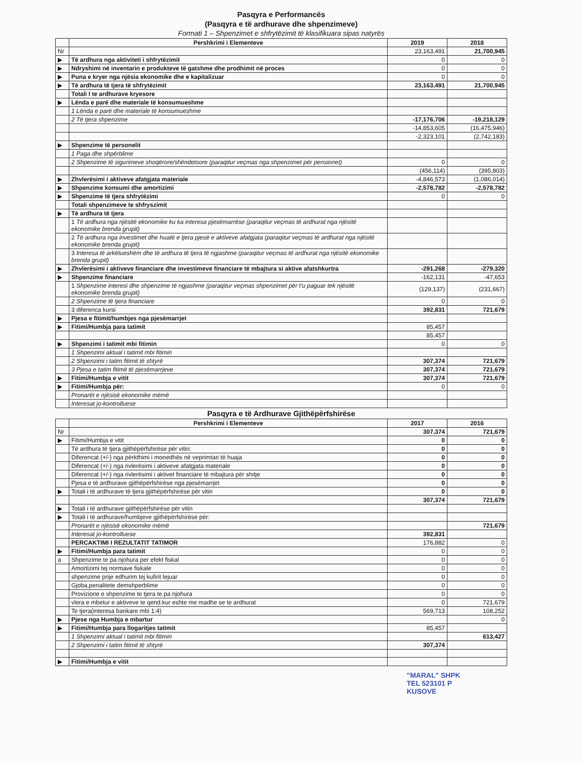Pasqyra e Performancës
(Pasqyra e të ardhurave dhe shpenzimeve)
Formati 1 – Shpenzimet e shfrytëzimit të klasifikuara sipas natyrës
| | Pershkrimi i Elementeve | 2019 | 2018 |
| --- | --- | --- | --- |
| Nr | | 23,163,491 | 21,700,945 |
| ▶ | Të ardhura nga aktiviteti i shfrytëzimit | 0 | 0 |
| ▶ | Ndryshimi në inventarin e produkteve të gatshme dhe prodhimit në proces | 0 | 0 |
| ▶ | Puna e kryer nga njësia ekonomike dhe e kapitalizuar | 0 | 0 |
| ▶ | Të ardhura të tjera të shfrytëzimit | 23,163,491 | 21,700,945 |
| | Totali I te ardhurave kryesore | | |
| ▶ | Lënda e parë dhe materiale të konsumueshme | | |
| | 1 Lënda e parë dhe materiale të konsumueshme | | |
| | 2 Të tjera shpenzime | -17,176,706 | -19,218,129 |
| | | -14,853,605 | (16,475,946) |
| | | -2,323,101 | (2,742,183) |
| ▶ | Shpenzime të personelit | | |
| | 1 Paga dhe shpërblime | | |
| | 2 Shpenzime të sigurimeve shoqërore/shëndetsore (paraqitur veçmas nga shpenzimet për pensionet) | 0 | 0 |
| | | (456,114) | (395,803) |
| ▶ | Zhvlerësimi i aktiveve afatgjata materiale | -4,846,573 | (1,086,014) |
| ▶ | Shpenzime konsumi dhe amortizimi | -2,578,782 | -2,578,782 |
| ▶ | Shpenzime të tjera shfrytëzimi | 0 | 0 |
| | Totali shpenzimeve te shfryszimit | | |
| ▶ | Të ardhura të tjera | | |
| | 1 Të ardhura nga njësitë ekonomike ku ka interesa pjesëmarrëse (paraqitur veçmas të ardhurat nga njësitë ekonomike brenda grupit) | | |
| | 2 Të ardhura nga investimet dhe huatë e tjera pjesë e aktiveve afatgjata (paraqitur veçmas të ardhurat nga njësitë ekonomike brenda grupit) | | |
| | 3 Interesa të arkëtueshëm dhe të ardhura të tjera të ngjashme (paraqitur veçmas të ardhurat nga njësitë ekonomike brenda grupit) | | |
| ▶ | Zhvlerësimi i aktiveve financiare dhe investimeve financiare të mbajtura si aktive afatshkurtra | -291,268 | -279,320 |
| ▶ | Shpenzime financiare | -162,131 | -47,653 |
| | 1 Shpenzime interesi dhe shpenzime të ngjashme (paraqitur veçmas shpenzimet për t'u paguar tek njësitë ekonomike brenda grupit) | (129,137) | (231,667) |
| | 2 Shpenzime të tjera financiare | 0 | 0 |
| | 3 diferenca kursi | 392,831 | 721,679 |
| ▶ | Pjesa e fitimit/humbjes nga pjesëmarrjet | | |
| ▶ | Fitimi/Humbja para tatimit | 85,457 | |
| | | 85,457 | |
| ▶ | Shpenzimi i tatimit mbi fitimin | 0 | 0 |
| | 1 Shpenzimi aktual i tatimit mbi fitimin | | |
| | 2 Shpenzimi i tatim fitimit të shtyrë | 307,374 | 721,679 |
| | 3 Pjesa e tatim fitimit të pjesëmarrjeve | 307,374 | 721,679 |
| ▶ | Fitimi/Humbja e vitit | 307,374 | 721,679 |
| ▶ | Fitimi/Humbja për: | 0 | 0 |
| | Pronarët e njësisë ekonomike mëmë | | |
| | Interesat jo-kontrolluese | | |
Pasqyra e të Ardhurave Gjithëpërfshirëse
| | Pershkrimi i Elementeve | 2017 | 2016 |
| --- | --- | --- | --- |
| Nr | | 307,374 | 721,679 |
| ▶ | Fitimi/Humbja e vitit | 0 | 0 |
| | Të ardhura të tjera gjithëpërfshirëse për vitin: | 0 | 0 |
| | Diferencat (+/-) nga përkthimi i monedhës në veprimtari të huaja | 0 | 0 |
| | Diferencat (+/-) nga rivlerësimi i aktiveve afatgjata materiale | 0 | 0 |
| | Diferencat (+/-) nga rivlerësimi i aktivet financiare të mbajtura për shitje | 0 | 0 |
| | Pjesa e të ardhurave gjithëpërfshirëse nga pjesëmarrjet | 0 | 0 |
| ▶ | Totali i të ardhurave të tjera gjithëpërfshirëse për vitin | 0 | 0 |
| | | 307,374 | 721,679 |
| ▶ | Totali i të ardhurave gjithëpërfshirëse për vitin | | |
| ▶ | Totali i të ardhurave/humbjeve gjithëpërfshirëse për: | | |
| | Pronarët e njësisë ekonomike mëmë | | 721,679 |
| | Interesat jo-kontrolluese | 392,831 | |
| | PERCAKTIMI I REZULTATIT TATIMOR | 176,882 | 0 |
| ▶ | Fitimi/Humbja para tatimit | 0 | 0 |
| a | Shpenzime te pa njohura per efekt fiskal | 0 | 0 |
| | Amortizimi tej normave fiskale | 0 | 0 |
| | shpenzime prije edhurim tej kufirit lejuar | 0 | 0 |
| | Gjoba,penalitete demshperblime | 0 | 0 |
| | Provizione e shpenzime te tjera te pa njohura | 0 | 0 |
| | vlera e mbetur e aktiveve te qend.kur eshte me madhe se te ardhurat | 0 | 721,679 |
| | Te tjera(interesa bankare mbi 1:4) | 569,713 | 108,252 |
| ▶ | Pjese nga Humbja e mbartur | | 0 |
| ▶ | Fitimi/Humbja para llogaritjes tatimit | 85,457 | |
| | 1 Shpenzimi aktual i tatimit mbi fitimin | | 613,427 |
| | 2 Shpenzimi i tatim fitimit të shtyrë | 307,374 | |
| ▶ | Fitimi/Humbja e vitit | | |
"MARAL" SHPK
TEL 523101 P
KUSOVE